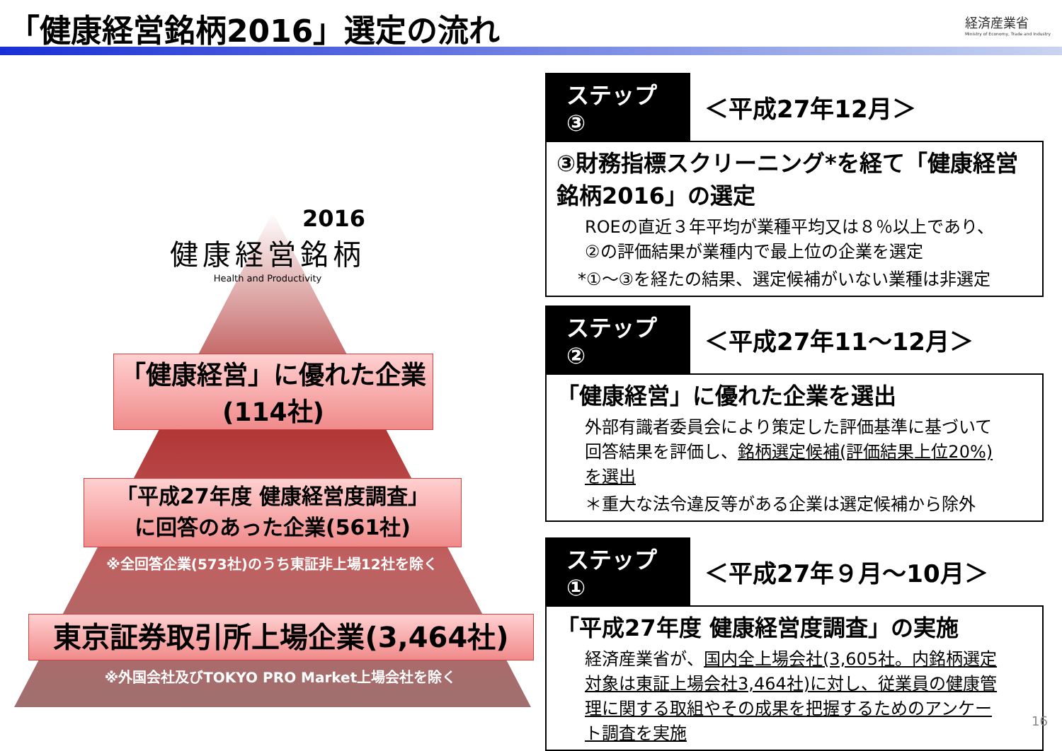「健康経営銘柄2016」選定の流れ
経済産業省
Ministry of Economy, Trade and Industry
2016
健康経営銘柄
Health and Productivity
「健康経営」に優れた企業
(114社)
「平成27年度 健康経営度調査」
に回答のあった企業(561社)
※全回答企業(573社)のうち東証非上場12社を除く
東京証券取引所上場企業(3,464社)
※外国会社及びTOKYO PRO Market上場会社を除く
ステップ③ ＜平成27年12月＞
③財務指標スクリーニング*を経て「健康経営銘柄2016」の選定
ROEの直近３年平均が業種平均又は８％以上であり、②の評価結果が業種内で最上位の企業を選定
*①～③を経たの結果、選定候補がいない業種は非選定
ステップ② ＜平成27年11～12月＞
「健康経営」に優れた企業を選出
外部有識者委員会により策定した評価基準に基づいて回答結果を評価し、銘柄選定候補(評価結果上位20%)を選出
＊重大な法令違反等がある企業は選定候補から除外
ステップ① ＜平成27年９月～10月＞
「平成27年度 健康経営度調査」の実施
経済産業省が、国内全上場会社(3,605社。内銘柄選定対象は東証上場会社3,464社)に対し、従業員の健康管理に関する取組やその成果を把握するためのアンケート調査を実施
16